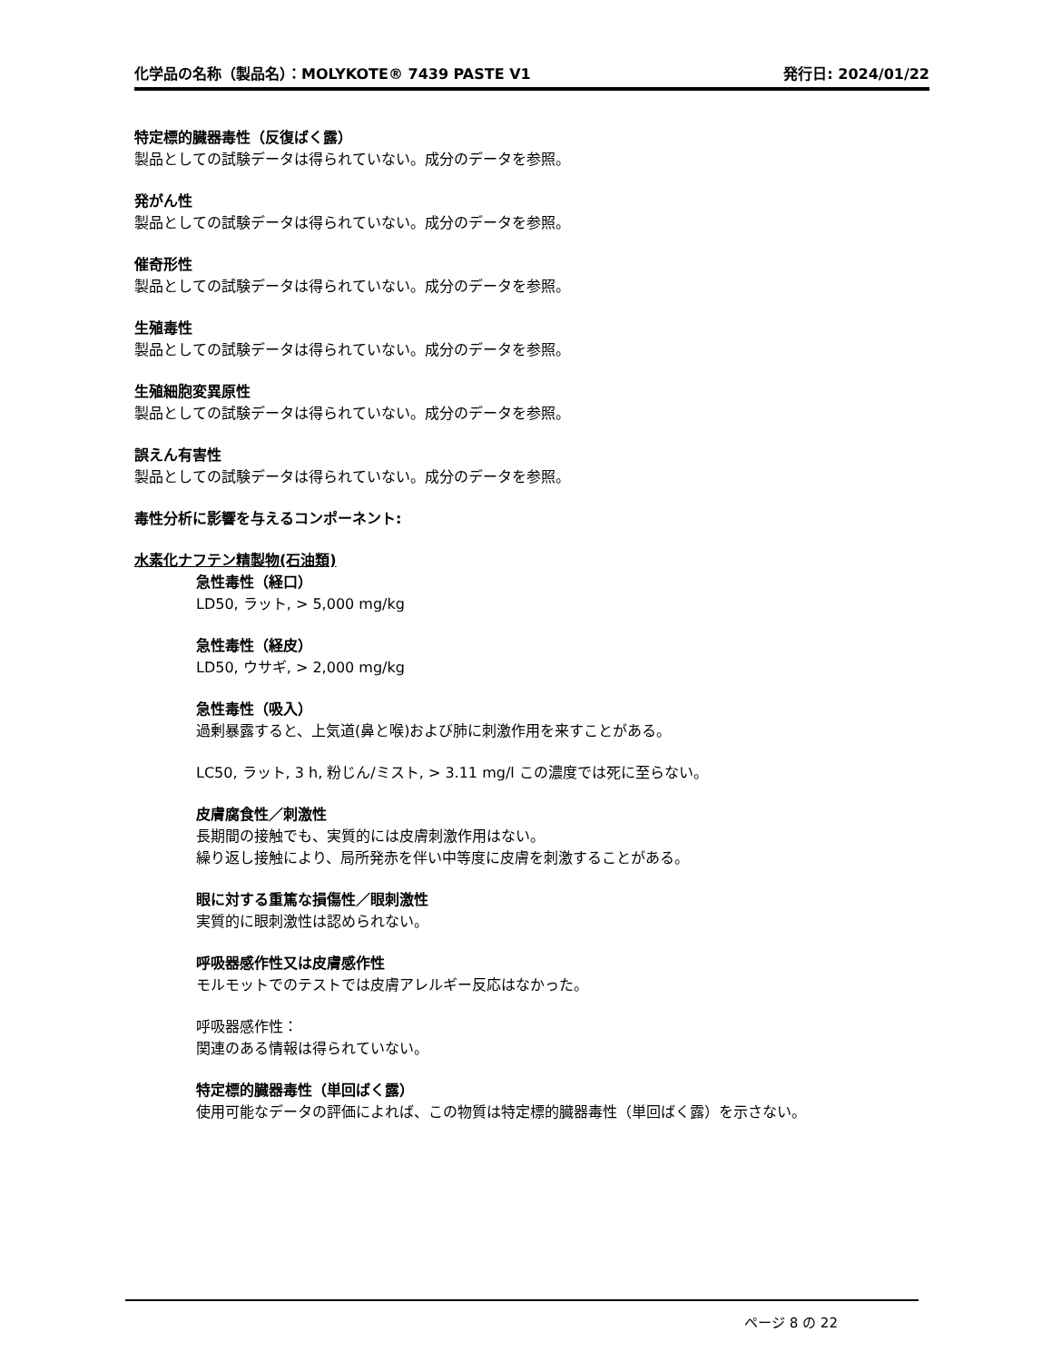化学品の名称（製品名）：MOLYKOTE® 7439 PASTE V1 発行日: 2024/01/22
特定標的臓器毒性（反復ばく露）
製品としての試験データは得られていない。成分のデータを参照。
発がん性
製品としての試験データは得られていない。成分のデータを参照。
催奇形性
製品としての試験データは得られていない。成分のデータを参照。
生殖毒性
製品としての試験データは得られていない。成分のデータを参照。
生殖細胞変異原性
製品としての試験データは得られていない。成分のデータを参照。
誤えん有害性
製品としての試験データは得られていない。成分のデータを参照。
毒性分析に影響を与えるコンポーネント:
水素化ナフテン精製物(石油類)
急性毒性（経口）
LD50, ラット, > 5,000 mg/kg
急性毒性（経皮）
LD50, ウサギ, > 2,000 mg/kg
急性毒性（吸入）
過剰暴露すると、上気道(鼻と喉)および肺に刺激作用を来すことがある。
LC50, ラット, 3 h, 粉じん/ミスト, > 3.11 mg/l この濃度では死に至らない。
皮膚腐食性／刺激性
長期間の接触でも、実質的には皮膚刺激作用はない。
繰り返し接触により、局所発赤を伴い中等度に皮膚を刺激することがある。
眼に対する重篤な損傷性／眼刺激性
実質的に眼刺激性は認められない。
呼吸器感作性又は皮膚感作性
モルモットでのテストでは皮膚アレルギー反応はなかった。
呼吸器感作性：
関連のある情報は得られていない。
特定標的臓器毒性（単回ばく露）
使用可能なデータの評価によれば、この物質は特定標的臓器毒性（単回ばく露）を示さない。
ページ 8 の 22